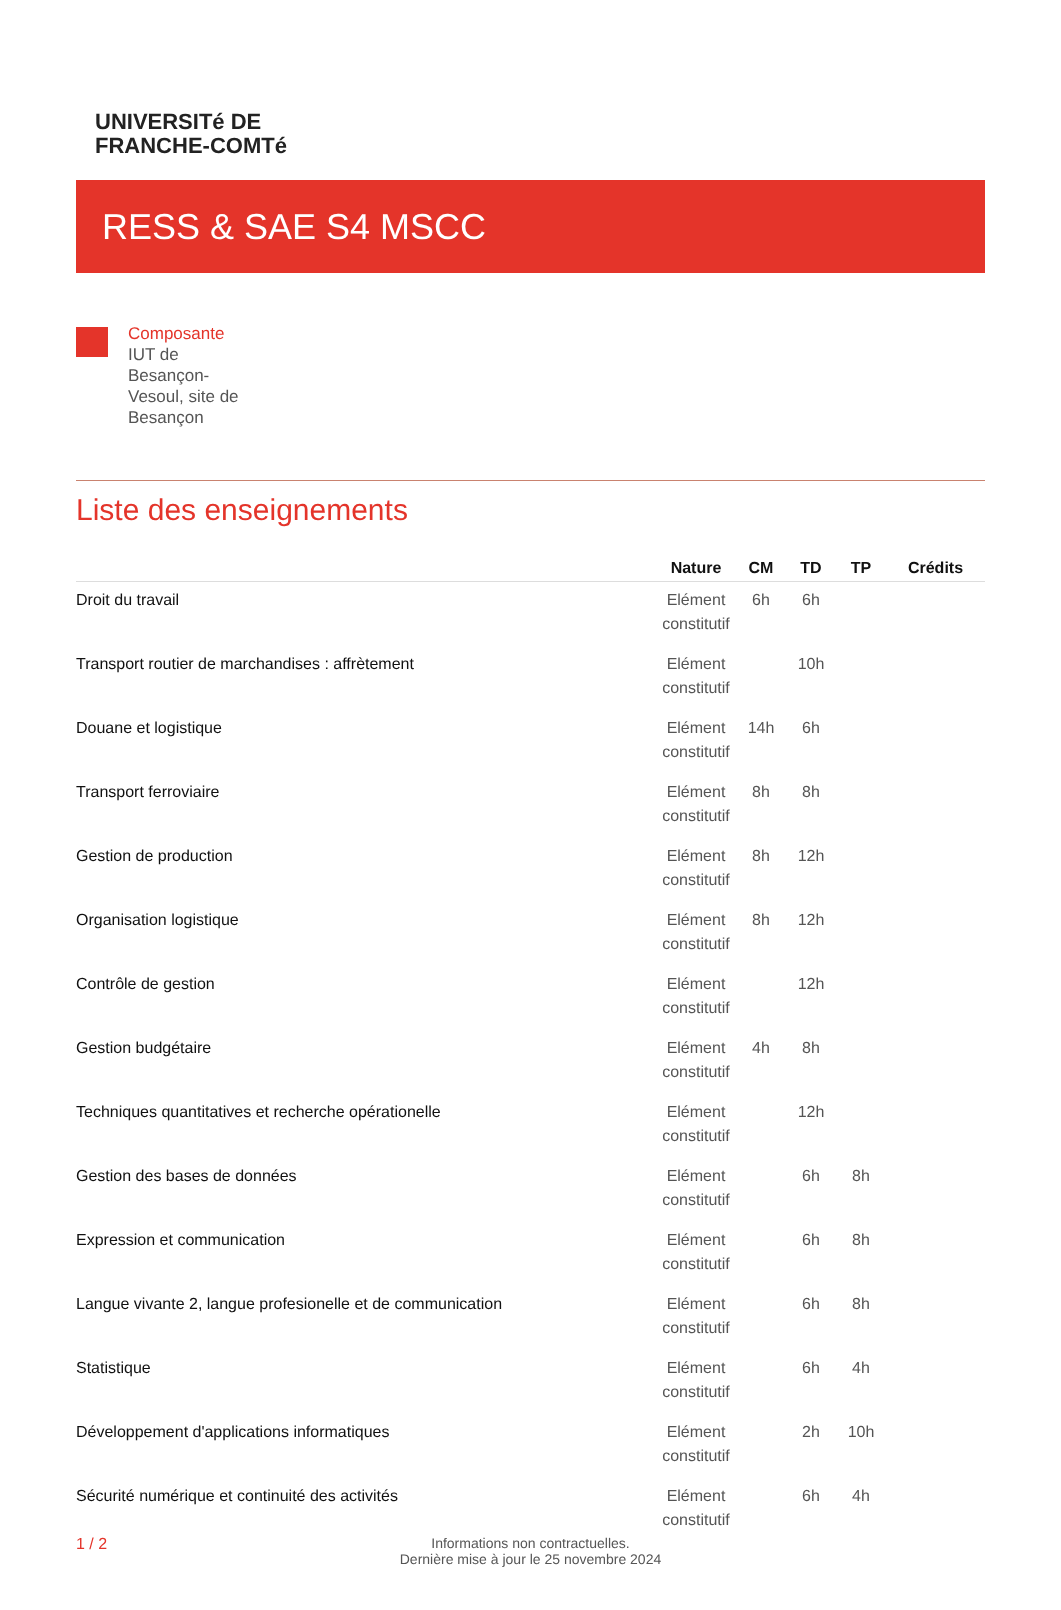UNIVERSITé DE
FRANCHE-COMTé
RESS & SAE S4 MSCC
Composante
IUT de Besançon-Vesoul, site de Besançon
Liste des enseignements
| | Nature | CM | TD | TP | Crédits |
| --- | --- | --- | --- | --- | --- |
| Droit du travail | Elément constitutif | 6h | 6h | | |
| Transport routier de marchandises : affrètement | Elément constitutif | | 10h | | |
| Douane et logistique | Elément constitutif | 14h | 6h | | |
| Transport ferroviaire | Elément constitutif | 8h | 8h | | |
| Gestion de production | Elément constitutif | 8h | 12h | | |
| Organisation logistique | Elément constitutif | 8h | 12h | | |
| Contrôle de gestion | Elément constitutif | | 12h | | |
| Gestion budgétaire | Elément constitutif | 4h | 8h | | |
| Techniques quantitatives et recherche opérationelle | Elément constitutif | | 12h | | |
| Gestion des bases de données | Elément constitutif | | 6h | 8h | |
| Expression et communication | Elément constitutif | | 6h | 8h | |
| Langue vivante 2, langue profesionelle et de communication | Elément constitutif | | 6h | 8h | |
| Statistique | Elément constitutif | | 6h | 4h | |
| Développement d'applications informatiques | Elément constitutif | | 2h | 10h | |
| Sécurité numérique et continuité des activités | Elément constitutif | | 6h | 4h | |
1 / 2 Informations non contractuelles.
Dernière mise à jour le 25 novembre 2024